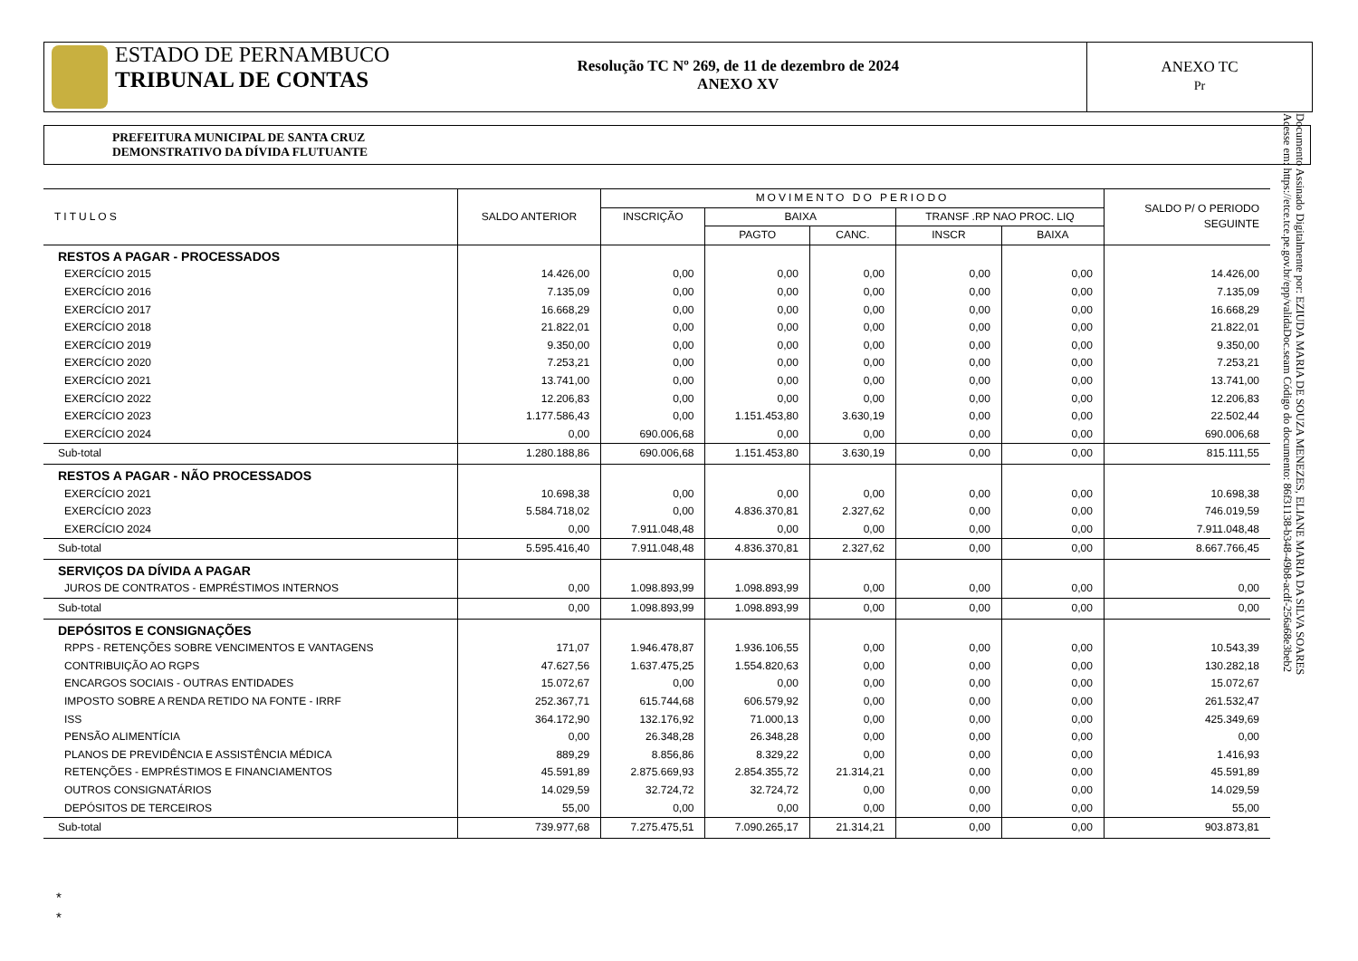ESTADO DE PERNAMBUCO
TRIBUNAL DE CONTAS
Resolução TC Nº 269, de 11 de dezembro de 2024
ANEXO XV
ANEXO TC
Pr
PREFEITURA MUNICIPAL DE SANTA CRUZ
DEMONSTRATIVO DA DÍVIDA FLUTUANTE
Documento Assinado Digitalmente por: EZIUDA MARIA DE SOUZA MENEZES, ELIANE MARIA DA SILVA SOARES
Acesse em: https://etce.tce.pe.gov.br/epp/validaDoc.seam Código do documento: 86f31138-b348-49b8-acdf-256a68e3beb2
| TITULOS | SALDO ANTERIOR | MOVIMENTO DO PERIODO | | | | | SALDO P/ O PERIODO SEGUINTE |
| --- | --- | --- | --- | --- | --- | --- | --- |
| | | INSCRIÇÃO | BAIXA | | TRANSF .RP NAO PROC. LIQ | | |
| | | | PAGTO | CANC. | INSCR | BAIXA | |
| RESTOS A PAGAR - PROCESSADOS | | | | | | | |
| EXERCÍCIO 2015 | 14.426,00 | 0,00 | 0,00 | 0,00 | 0,00 | 0,00 | 14.426,00 |
| EXERCÍCIO 2016 | 7.135,09 | 0,00 | 0,00 | 0,00 | 0,00 | 0,00 | 7.135,09 |
| EXERCÍCIO 2017 | 16.668,29 | 0,00 | 0,00 | 0,00 | 0,00 | 0,00 | 16.668,29 |
| EXERCÍCIO 2018 | 21.822,01 | 0,00 | 0,00 | 0,00 | 0,00 | 0,00 | 21.822,01 |
| EXERCÍCIO 2019 | 9.350,00 | 0,00 | 0,00 | 0,00 | 0,00 | 0,00 | 9.350,00 |
| EXERCÍCIO 2020 | 7.253,21 | 0,00 | 0,00 | 0,00 | 0,00 | 0,00 | 7.253,21 |
| EXERCÍCIO 2021 | 13.741,00 | 0,00 | 0,00 | 0,00 | 0,00 | 0,00 | 13.741,00 |
| EXERCÍCIO 2022 | 12.206,83 | 0,00 | 0,00 | 0,00 | 0,00 | 0,00 | 12.206,83 |
| EXERCÍCIO 2023 | 1.177.586,43 | 0,00 | 1.151.453,80 | 3.630,19 | 0,00 | 0,00 | 22.502,44 |
| EXERCÍCIO 2024 | 0,00 | 690.006,68 | 0,00 | 0,00 | 0,00 | 0,00 | 690.006,68 |
| Sub-total | 1.280.188,86 | 690.006,68 | 1.151.453,80 | 3.630,19 | 0,00 | 0,00 | 815.111,55 |
| RESTOS A PAGAR - NÃO PROCESSADOS | | | | | | | |
| EXERCÍCIO 2021 | 10.698,38 | 0,00 | 0,00 | 0,00 | 0,00 | 0,00 | 10.698,38 |
| EXERCÍCIO 2023 | 5.584.718,02 | 0,00 | 4.836.370,81 | 2.327,62 | 0,00 | 0,00 | 746.019,59 |
| EXERCÍCIO 2024 | 0,00 | 7.911.048,48 | 0,00 | 0,00 | 0,00 | 0,00 | 7.911.048,48 |
| Sub-total | 5.595.416,40 | 7.911.048,48 | 4.836.370,81 | 2.327,62 | 0,00 | 0,00 | 8.667.766,45 |
| SERVIÇOS DA DÍVIDA A PAGAR | | | | | | | |
| JUROS DE CONTRATOS - EMPRÉSTIMOS INTERNOS | 0,00 | 1.098.893,99 | 1.098.893,99 | 0,00 | 0,00 | 0,00 | 0,00 |
| Sub-total | 0,00 | 1.098.893,99 | 1.098.893,99 | 0,00 | 0,00 | 0,00 | 0,00 |
| DEPÓSITOS E CONSIGNAÇÕES | | | | | | | |
| RPPS - RETENÇÕES SOBRE VENCIMENTOS E VANTAGENS | 171,07 | 1.946.478,87 | 1.936.106,55 | 0,00 | 0,00 | 0,00 | 10.543,39 |
| CONTRIBUIÇÃO AO RGPS | 47.627,56 | 1.637.475,25 | 1.554.820,63 | 0,00 | 0,00 | 0,00 | 130.282,18 |
| ENCARGOS SOCIAIS - OUTRAS ENTIDADES | 15.072,67 | 0,00 | 0,00 | 0,00 | 0,00 | 0,00 | 15.072,67 |
| IMPOSTO SOBRE A RENDA RETIDO NA FONTE - IRRF | 252.367,71 | 615.744,68 | 606.579,92 | 0,00 | 0,00 | 0,00 | 261.532,47 |
| ISS | 364.172,90 | 132.176,92 | 71.000,13 | 0,00 | 0,00 | 0,00 | 425.349,69 |
| PENSÃO ALIMENTÍCIA | 0,00 | 26.348,28 | 26.348,28 | 0,00 | 0,00 | 0,00 | 0,00 |
| PLANOS DE PREVIDÊNCIA E ASSISTÊNCIA MÉDICA | 889,29 | 8.856,86 | 8.329,22 | 0,00 | 0,00 | 0,00 | 1.416,93 |
| RETENÇÕES - EMPRÉSTIMOS E FINANCIAMENTOS | 45.591,89 | 2.875.669,93 | 2.854.355,72 | 21.314,21 | 0,00 | 0,00 | 45.591,89 |
| OUTROS CONSIGNATÁRIOS | 14.029,59 | 32.724,72 | 32.724,72 | 0,00 | 0,00 | 0,00 | 14.029,59 |
| DEPÓSITOS DE TERCEIROS | 55,00 | 0,00 | 0,00 | 0,00 | 0,00 | 0,00 | 55,00 |
| Sub-total | 739.977,68 | 7.275.475,51 | 7.090.265,17 | 21.314,21 | 0,00 | 0,00 | 903.873,81 |
*
*